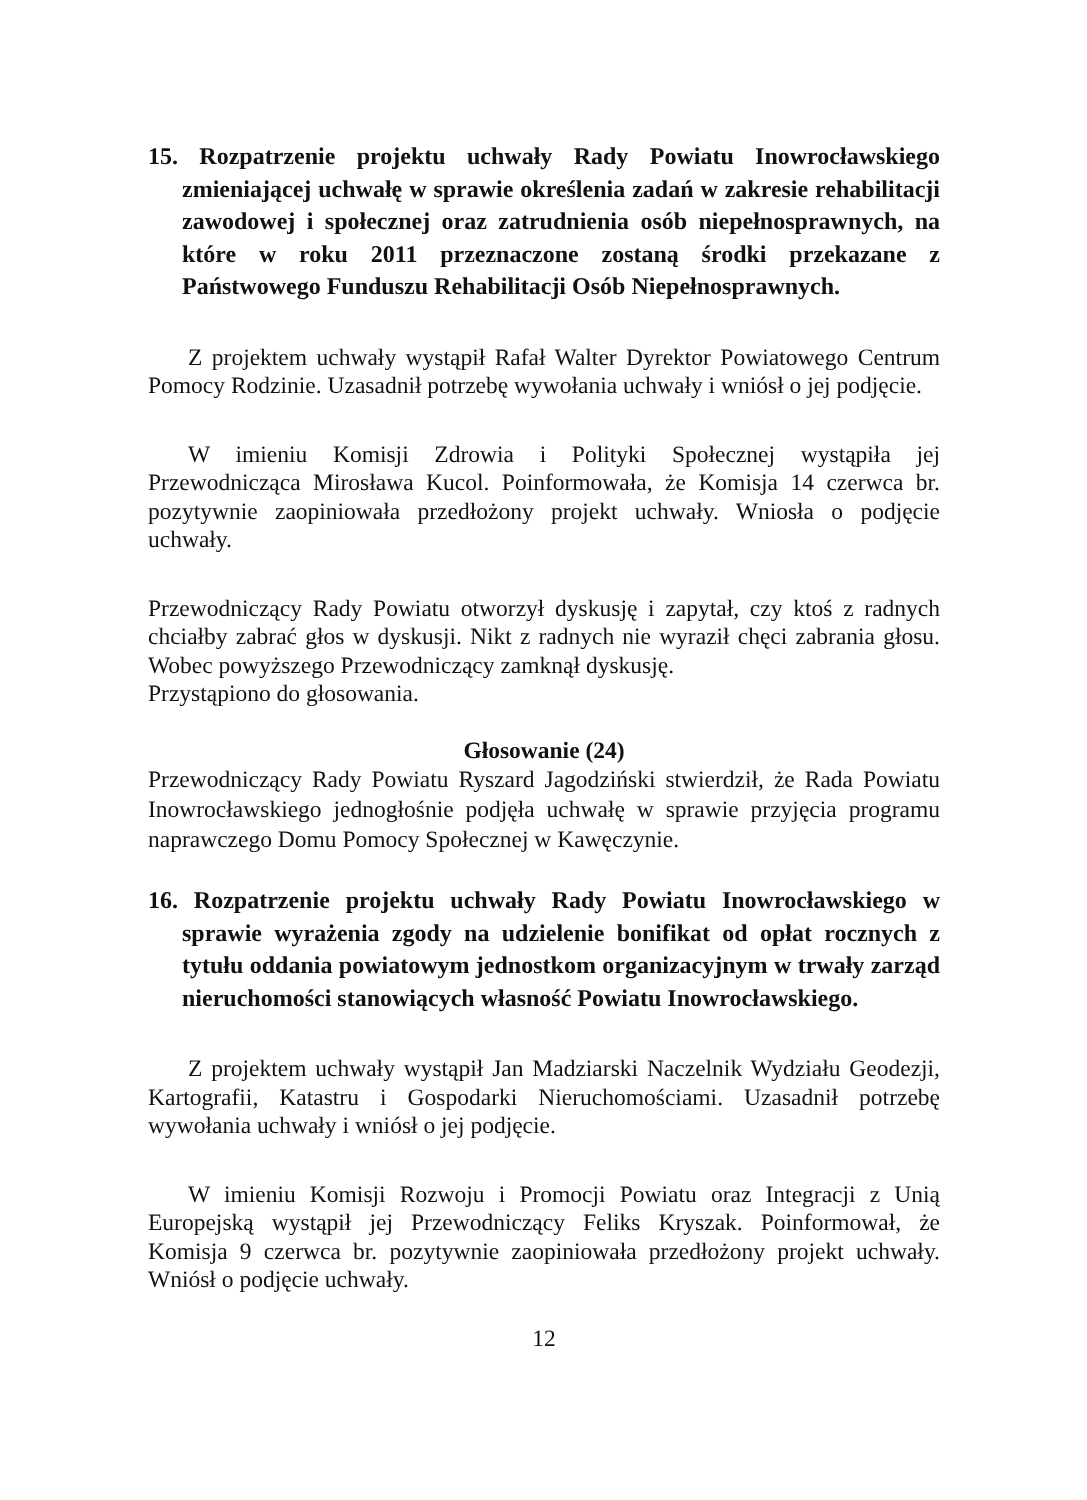15. Rozpatrzenie projektu uchwały Rady Powiatu Inowrocławskiego zmieniającej uchwałę w sprawie określenia zadań w zakresie rehabilitacji zawodowej i społecznej oraz zatrudnienia osób niepełnosprawnych, na które w roku 2011 przeznaczone zostaną środki przekazane z Państwowego Funduszu Rehabilitacji Osób Niepełnosprawnych.
Z projektem uchwały wystąpił Rafał Walter Dyrektor Powiatowego Centrum Pomocy Rodzinie. Uzasadnił potrzebę wywołania uchwały i wniósł o jej podjęcie.
W imieniu Komisji Zdrowia i Polityki Społecznej wystąpiła jej Przewodnicząca Mirosława Kucol. Poinformowała, że Komisja 14 czerwca br. pozytywnie zaopiniowała przedłożony projekt uchwały. Wniosła o podjęcie uchwały.
Przewodniczący Rady Powiatu otworzył dyskusję i zapytał, czy ktoś z radnych chciałby zabrać głos w dyskusji. Nikt z radnych nie wyraził chęci zabrania głosu. Wobec powyższego Przewodniczący zamknął dyskusję.
Przystąpiono do głosowania.
Głosowanie (24)
Przewodniczący Rady Powiatu Ryszard Jagodziński stwierdził, że Rada Powiatu Inowrocławskiego jednogłośnie podjęła uchwałę w sprawie przyjęcia programu naprawczego Domu Pomocy Społecznej w Kawęczynie.
16. Rozpatrzenie projektu uchwały Rady Powiatu Inowrocławskiego w sprawie wyrażenia zgody na udzielenie bonifikat od opłat rocznych z tytułu oddania powiatowym jednostkom organizacyjnym w trwały zarząd nieruchomości stanowiących własność Powiatu Inowrocławskiego.
Z projektem uchwały wystąpił Jan Madziarski Naczelnik Wydziału Geodezji, Kartografii, Katastru i Gospodarki Nieruchomościami. Uzasadnił potrzebę wywołania uchwały i wniósł o jej podjęcie.
W imieniu Komisji Rozwoju i Promocji Powiatu oraz Integracji z Unią Europejską wystąpił jej Przewodniczący Feliks Kryszak. Poinformował, że Komisja 9 czerwca br. pozytywnie zaopiniowała przedłożony projekt uchwały. Wniósł o podjęcie uchwały.
12